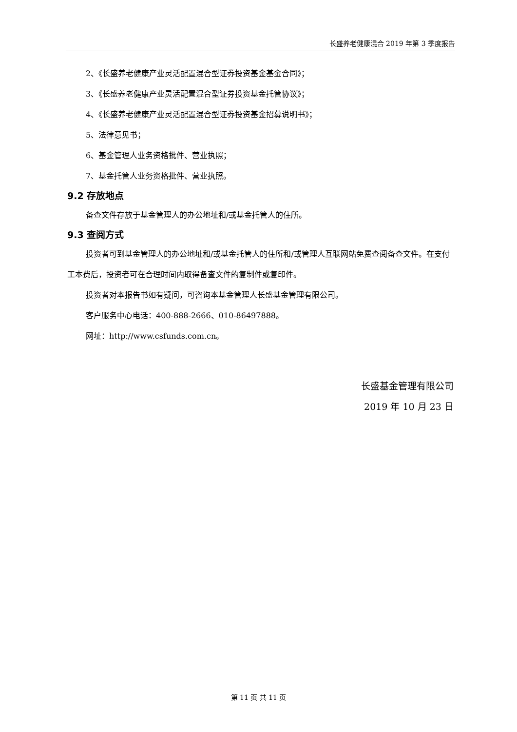长盛养老健康混合 2019 年第 3 季度报告
2、《长盛养老健康产业灵活配置混合型证券投资基金基金合同》；
3、《长盛养老健康产业灵活配置混合型证券投资基金托管协议》；
4、《长盛养老健康产业灵活配置混合型证券投资基金招募说明书》；
5、法律意见书；
6、基金管理人业务资格批件、营业执照；
7、基金托管人业务资格批件、营业执照。
9.2 存放地点
备查文件存放于基金管理人的办公地址和/或基金托管人的住所。
9.3 查阅方式
投资者可到基金管理人的办公地址和/或基金托管人的住所和/或管理人互联网站免费查阅备查文件。在支付工本费后，投资者可在合理时间内取得备查文件的复制件或复印件。
投资者对本报告书如有疑问，可咨询本基金管理人长盛基金管理有限公司。
客户服务中心电话：400-888-2666、010-86497888。
网址：http://www.csfunds.com.cn。
长盛基金管理有限公司
2019 年 10 月 23 日
第 11 页 共 11 页